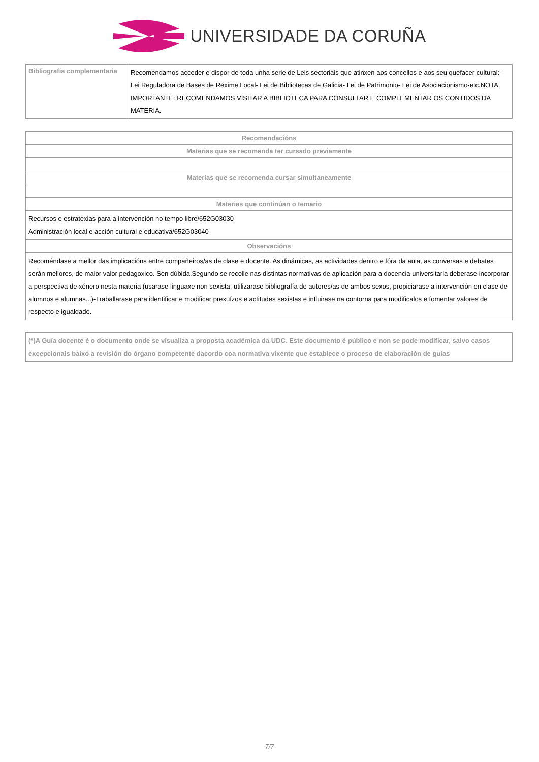UNIVERSIDADE DA CORUÑA
| Bibliografía complementaria | Recomendamos acceder e dispor de toda unha serie de Leis sectoriais que atinxen aos concellos e aos seu quefacer cultural: - Lei Reguladora de Bases de Réxime Local- Lei de Bibliotecas de Galicia- Lei de Patrimonio- Lei de Asociacionismo-etc.NOTA IMPORTANTE: RECOMENDAMOS VISITAR A BIBLIOTECA PARA CONSULTAR E COMPLEMENTAR OS CONTIDOS DA MATERIA. |
| Recomendacións |
| --- |
| Materias que se recomenda ter cursado previamente |
| Materias que se recomenda cursar simultaneamente |
| Materias que continúan o temario |
| Recursos e estratexias para a intervención no tempo libre/652G03030 Administración local e acción cultural e educativa/652G03040 |
| Observacións |
| Recoméndase a mellor das implicacións entre compañeiros/as de clase e docente. As dinámicas, as actividades dentro e fóra da aula, as conversas e debates serán mellores, de maior valor pedagoxico. Sen dúbida.Segundo se recolle nas distintas normativas de aplicación para a docencia universitaria deberase incorporar a perspectiva de xénero nesta materia (usarase linguaxe non sexista, utilizarase bibliografía de autores/as de ambos sexos, propiciarase a intervención en clase de alumnos e alumnas...)-Traballarase para identificar e modificar prexuízos e actitudes sexistas e influirase na contorna para modificalos e fomentar valores de respecto e igualdade. |
| (*)A Guía docente é o documento onde se visualiza a proposta académica da UDC. Este documento é público e non se pode modificar, salvo casos excepcionais baixo a revisión do órgano competente dacordo coa normativa vixente que establece o proceso de elaboración de guías |
| --- |
7/7